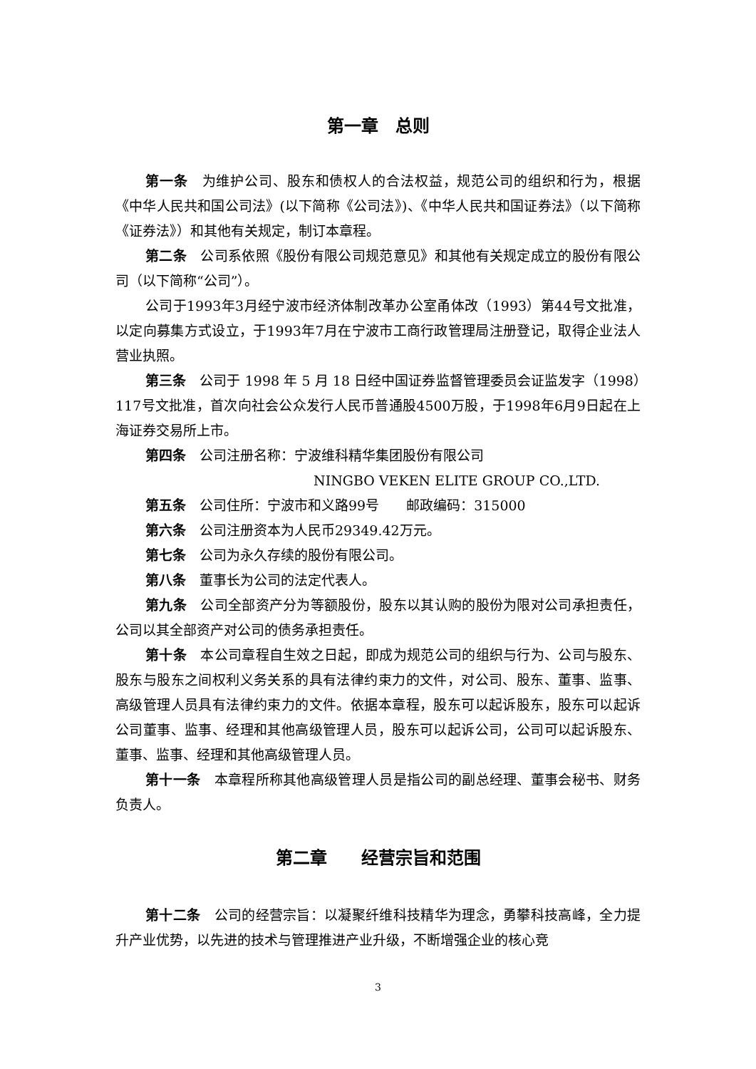第一章　总则
第一条　为维护公司、股东和债权人的合法权益，规范公司的组织和行为，根据《中华人民共和国公司法》(以下简称《公司法》)、《中华人民共和国证券法》（以下简称《证券法》）和其他有关规定，制订本章程。
第二条　公司系依照《股份有限公司规范意见》和其他有关规定成立的股份有限公司（以下简称“公司”）。
公司于1993年3月经宁波市经济体制改革办公室甬体改（1993）第44号文批准，以定向募集方式设立，于1993年7月在宁波市工商行政管理局注册登记，取得企业法人营业执照。
第三条　公司于 1998 年 5 月 18 日经中国证券监督管理委员会证监发字（1998）117号文批准，首次向社会公众发行人民币普通股4500万股，于1998年6月9日起在上海证券交易所上市。
第四条　公司注册名称：宁波维科精华集团股份有限公司
NINGBO VEKEN ELITE GROUP CO.,LTD.
第五条　公司住所：宁波市和义路99号　　邮政编码：315000
第六条　公司注册资本为人民币29349.42万元。
第七条　公司为永久存续的股份有限公司。
第八条　董事长为公司的法定代表人。
第九条　公司全部资产分为等额股份，股东以其认购的股份为限对公司承担责任，公司以其全部资产对公司的债务承担责任。
第十条　本公司章程自生效之日起，即成为规范公司的组织与行为、公司与股东、股东与股东之间权利义务关系的具有法律约束力的文件，对公司、股东、董事、监事、高级管理人员具有法律约束力的文件。依据本章程，股东可以起诉股东，股东可以起诉公司董事、监事、经理和其他高级管理人员，股东可以起诉公司，公司可以起诉股东、董事、监事、经理和其他高级管理人员。
第十一条　本章程所称其他高级管理人员是指公司的副总经理、董事会秘书、财务负责人。
第二章　　经营宗旨和范围
第十二条　公司的经营宗旨：以凝聚纤维科技精华为理念，勇攀科技高峰，全力提升产业优势，以先进的技术与管理推进产业升级，不断增强企业的核心竞
3